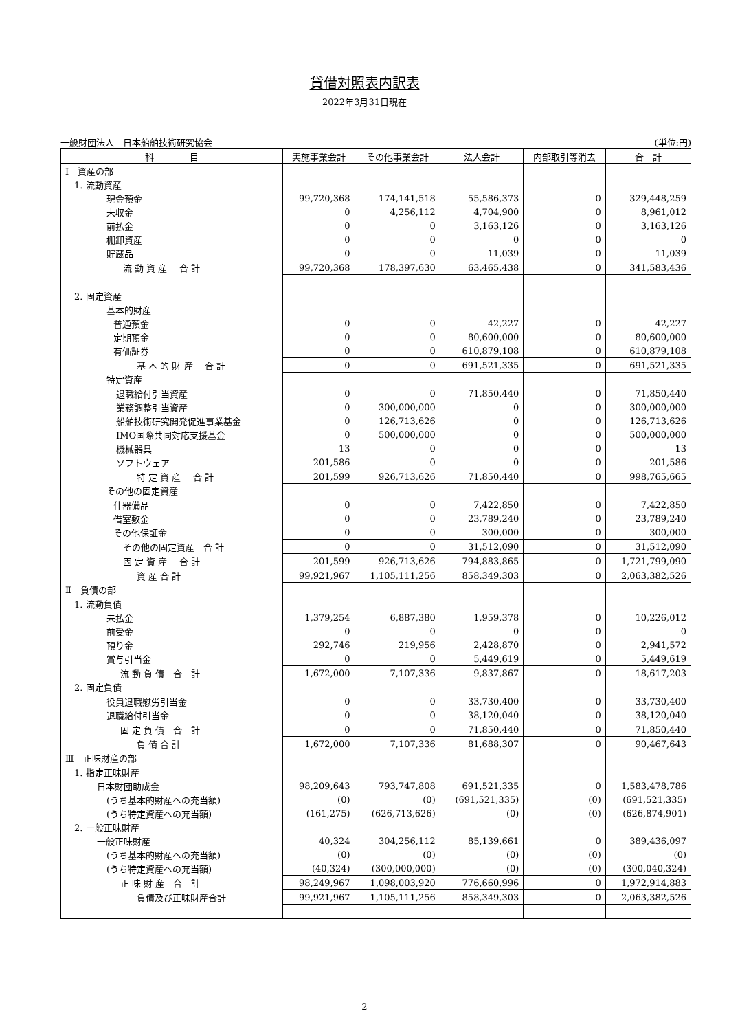貸借対照表内訳表
2022年3月31日現在
一般財団法人　日本船舶技術研究協会 (単位:円)
| 科 目 | 実施事業会計 | その他事業会計 | 法人会計 | 内部取引等消去 | 合 計 |
| --- | --- | --- | --- | --- | --- |
| Ⅰ 資産の部 | | | | | |
| 1. 流動資産 | | | | | |
| 現金預金 | 99,720,368 | 174,141,518 | 55,586,373 | 0 | 329,448,259 |
| 未収金 | 0 | 4,256,112 | 4,704,900 | 0 | 8,961,012 |
| 前払金 | 0 | 0 | 3,163,126 | 0 | 3,163,126 |
| 棚卸資産 | 0 | 0 | 0 | 0 | 0 |
| 貯蔵品 | 0 | 0 | 11,039 | 0 | 11,039 |
| 流 動 資 産 合 計 | 99,720,368 | 178,397,630 | 63,465,438 | 0 | 341,583,436 |
| 2. 固定資産 | | | | | |
| 基本的財産 | | | | | |
| 普通預金 | 0 | 0 | 42,227 | 0 | 42,227 |
| 定期預金 | 0 | 0 | 80,600,000 | 0 | 80,600,000 |
| 有価証券 | 0 | 0 | 610,879,108 | 0 | 610,879,108 |
| 基 本 的 財 産 合 計 | 0 | 0 | 691,521,335 | 0 | 691,521,335 |
| 特定資産 | | | | | |
| 退職給付引当資産 | 0 | 0 | 71,850,440 | 0 | 71,850,440 |
| 業務調整引当資産 | 0 | 300,000,000 | 0 | 0 | 300,000,000 |
| 船舶技術研究開発促進事業基金 | 0 | 126,713,626 | 0 | 0 | 126,713,626 |
| IMO国際共同対応支援基金 | 0 | 500,000,000 | 0 | 0 | 500,000,000 |
| 機械器具 | 13 | 0 | 0 | 0 | 13 |
| ソフトウェア | 201,586 | 0 | 0 | 0 | 201,586 |
| 特 定 資 産 合 計 | 201,599 | 926,713,626 | 71,850,440 | 0 | 998,765,665 |
| その他の固定資産 | | | | | |
| 什器備品 | 0 | 0 | 7,422,850 | 0 | 7,422,850 |
| 借室敷金 | 0 | 0 | 23,789,240 | 0 | 23,789,240 |
| その他保証金 | 0 | 0 | 300,000 | 0 | 300,000 |
| その他の固定資産 合 計 | 0 | 0 | 31,512,090 | 0 | 31,512,090 |
| 固 定 資 産 合 計 | 201,599 | 926,713,626 | 794,883,865 | 0 | 1,721,799,090 |
| 資 産 合 計 | 99,921,967 | 1,105,111,256 | 858,349,303 | 0 | 2,063,382,526 |
| Ⅱ 負債の部 | | | | | |
| 1. 流動負債 | | | | | |
| 未払金 | 1,379,254 | 6,887,380 | 1,959,378 | 0 | 10,226,012 |
| 前受金 | 0 | 0 | 0 | 0 | 0 |
| 預り金 | 292,746 | 219,956 | 2,428,870 | 0 | 2,941,572 |
| 賞与引当金 | 0 | 0 | 5,449,619 | 0 | 5,449,619 |
| 流 動 負 債 合 計 | 1,672,000 | 7,107,336 | 9,837,867 | 0 | 18,617,203 |
| 2. 固定負債 | | | | | |
| 役員退職慰労引当金 | 0 | 0 | 33,730,400 | 0 | 33,730,400 |
| 退職給付引当金 | 0 | 0 | 38,120,040 | 0 | 38,120,040 |
| 固 定 負 債 合 計 | 0 | 0 | 71,850,440 | 0 | 71,850,440 |
| 負 債 合 計 | 1,672,000 | 7,107,336 | 81,688,307 | 0 | 90,467,643 |
| Ⅲ 正味財産の部 | | | | | |
| 1. 指定正味財産 | | | | | |
| 日本財団助成金 | 98,209,643 | 793,747,808 | 691,521,335 | 0 | 1,583,478,786 |
| (うち基本的財産への充当額) | (0) | (0) | (691,521,335) | (0) | (691,521,335) |
| (うち特定資産への充当額) | (161,275) | (626,713,626) | (0) | (0) | (626,874,901) |
| 2. 一般正味財産 | | | | | |
| 一般正味財産 | 40,324 | 304,256,112 | 85,139,661 | 0 | 389,436,097 |
| (うち基本的財産への充当額) | (0) | (0) | (0) | (0) | (0) |
| (うち特定資産への充当額) | (40,324) | (300,000,000) | (0) | (0) | (300,040,324) |
| 正 味 財 産 合 計 | 98,249,967 | 1,098,003,920 | 776,660,996 | 0 | 1,972,914,883 |
| 負債及び正味財産合計 | 99,921,967 | 1,105,111,256 | 858,349,303 | 0 | 2,063,382,526 |
2